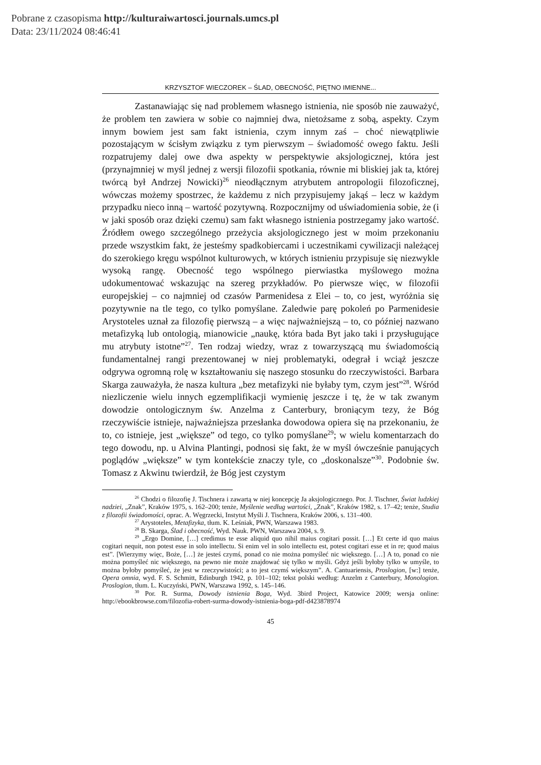Pobrane z czasopisma http://kulturaiwartosci.journals.umcs.pl
Data: 23/11/2024 08:46:41
KRZYSZTOF WIECZOREK – ŚLAD, OBECNOŚĆ, PIĘTNO IMIENNE...
Zastanawiając się nad problemem własnego istnienia, nie sposób nie zauważyć, że problem ten zawiera w sobie co najmniej dwa, nietożsame z sobą, aspekty. Czym innym bowiem jest sam fakt istnienia, czym innym zaś – choć niewątpliwie pozostającym w ścisłym związku z tym pierwszym – świadomość owego faktu. Jeśli rozpatrujemy dalej owe dwa aspekty w perspektywie aksjologicznej, która jest (przynajmniej w myśl jednej z wersji filozofii spotkania, równie mi bliskiej jak ta, której twórcą był Andrzej Nowicki)<sup>26</sup> nieodłącznym atrybutem antropologii filozoficznej, wówczas możemy spostrzec, że każdemu z nich przypisujemy jakąś – lecz w każdym przypadku nieco inną – wartość pozytywną. Rozpocznijmy od uświadomienia sobie, że (i w jaki sposób oraz dzięki czemu) sam fakt własnego istnienia postrzegamy jako wartość. Źródłem owego szczególnego przeżycia aksjologicznego jest w moim przekonaniu przede wszystkim fakt, że jesteśmy spadkobiercami i uczestnikami cywilizacji należącej do szerokiego kręgu wspólnot kulturowych, w których istnieniu przypisuje się niezwykle wysoką rangę. Obecność tego wspólnego pierwiastka myślowego można udokumentować wskazując na szereg przykładów. Po pierwsze więc, w filozofii europejskiej – co najmniej od czasów Parmenidesa z Elei – to, co jest, wyróżnia się pozytywnie na tle tego, co tylko pomyślane. Zaledwie parę pokoleń po Parmenidesie Arystoteles uznał za filozofię pierwszą – a więc najważniejszą – to, co później nazwano metafizyką lub ontologią, mianowicie „naukę, która bada Byt jako taki i przysługujące mu atrybuty istotne”<sup>27</sup>. Ten rodzaj wiedzy, wraz z towarzyszącą mu świadomością fundamentalnej rangi prezentowanej w niej problematyki, odegrał i wciąż jeszcze odgrywa ogromną rolę w kształtowaniu się naszego stosunku do rzeczywistości. Barbara Skarga zauważyła, że nasza kultura „bez metafizyki nie byłaby tym, czym jest”<sup>28</sup>. Wśród niezliczenie wielu innych egzemplifikacji wymienię jeszcze i tę, że w tak zwanym dowodzie ontologicznym św. Anzelma z Canterbury, broniącym tezy, że Bóg rzeczywiście istnieje, najważniejsza przesłanka dowodowa opiera się na przekonaniu, że to, co istnieje, jest „większe” od tego, co tylko pomyślane<sup>29</sup>; w wielu komentarzach do tego dowodu, np. u Alvina Plantingi, podnosi się fakt, że w myśl ówcześnie panujących poglądów „większe” w tym kontekście znaczy tyle, co „doskonalsze”<sup>30</sup>. Podobnie św. Tomasz z Akwinu twierdził, że Bóg jest czystym
<sup>26</sup> Chodzi o filozofię J. Tischnera i zawartą w niej koncepcję Ja aksjologicznego. Por. J. Tischner, Świat ludzkiej nadziei, „Znak”, Kraków 1975, s. 162–200; tenże, Myślenie według wartości, „Znak”, Kraków 1982, s. 17–42; tenże, Studia z filozofii świadomości, oprac. A. Węgrzecki, Instytut Myśli J. Tischnera, Kraków 2006, s. 131–400.
<sup>27</sup> Arystoteles, Metafizyka, tłum. K. Leśniak, PWN, Warszawa 1983.
<sup>28</sup> B. Skarga, Ślad i obecność, Wyd. Nauk. PWN, Warszawa 2004, s. 9.
<sup>29</sup> „Ergo Domine, […] credimus te esse aliquid quo nihil maius cogitari possit. […] Et certe id quo maius cogitari nequit, non potest esse in solo intellectu. Si enim vel in solo intellectu est, potest cogitari esse et in re; quod maius est”. [Wierzymy więc, Boże, […] że jesteś czymś, ponad co nie można pomyśleć nic większego. […] A to, ponad co nie można pomyśleć nic większego, na pewno nie może znajdować się tylko w myśli. Gdyż jeśli byłoby tylko w umyśle, to można byłoby pomyśleć, że jest w rzeczywistości; a to jest czymś większym”. A. Cantuariensis, Proslogion, [w:] tenże, Opera omnia, wyd. F. S. Schmitt, Edinburgh 1942, p. 101–102; tekst polski według: Anzelm z Canterbury, Monologion. Proslogion, tłum. L. Kuczyński, PWN, Warszawa 1992, s. 145–146.
<sup>30</sup> Por. R. Surma, Dowody istnienia Boga, Wyd. 3bird Project, Katowice 2009; wersja online: http://ebookbrowse.com/filozofia-robert-surma-dowody-istnienia-boga-pdf-d423878974
45